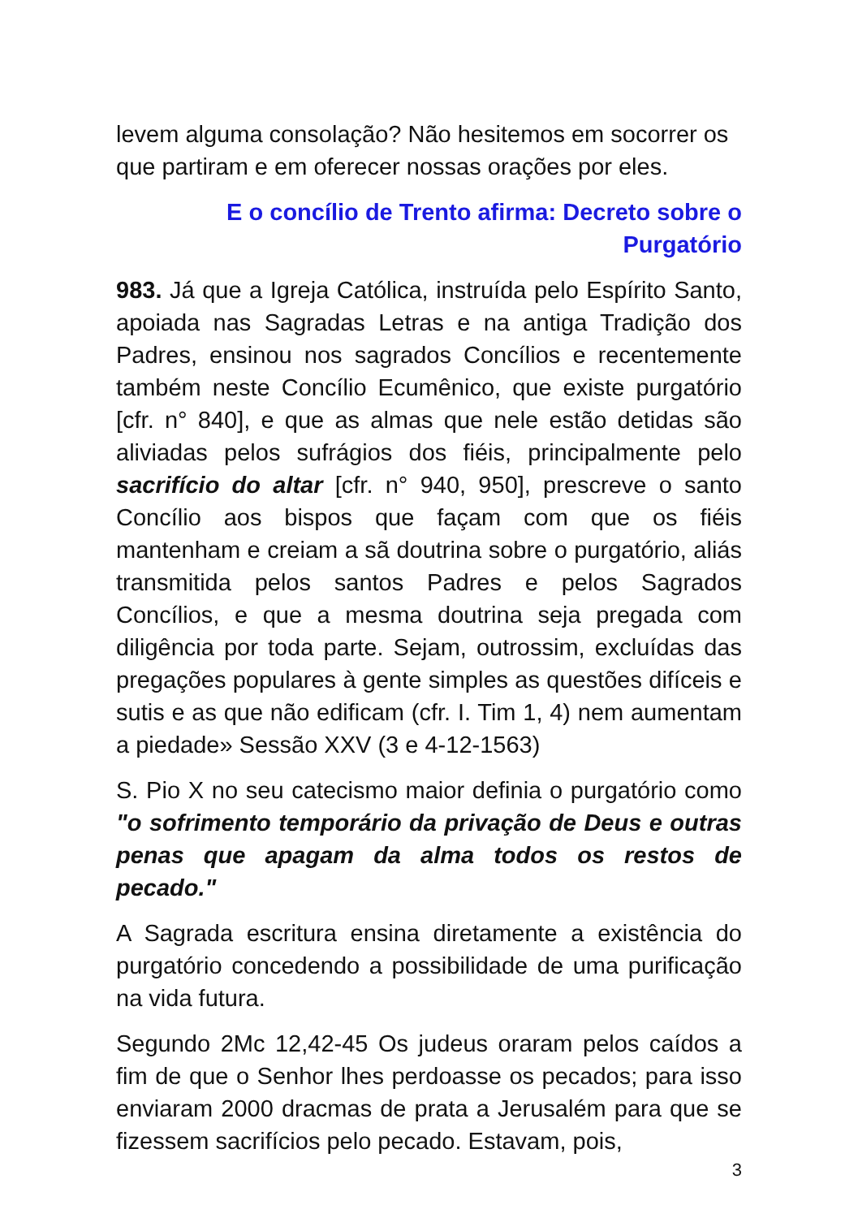levem alguma consolação? Não hesitemos em socorrer os que partiram e em oferecer nossas orações por eles.
E o concílio de Trento afirma: Decreto sobre o Purgatório
983. Já que a Igreja Católica, instruída pelo Espírito Santo, apoiada nas Sagradas Letras e na antiga Tradição dos Padres, ensinou nos sagrados Concílios e recentemente também neste Concílio Ecumênico, que existe purgatório [cfr. n° 840], e que as almas que nele estão detidas são aliviadas pelos sufrágios dos fiéis, principalmente pelo sacrifício do altar [cfr. n° 940, 950], prescreve o santo Concílio aos bispos que façam com que os fiéis mantenham e creiam a sã doutrina sobre o purgatório, aliás transmitida pelos santos Padres e pelos Sagrados Concílios, e que a mesma doutrina seja pregada com diligência por toda parte. Sejam, outrossim, excluídas das pregações populares à gente simples as questões difíceis e sutis e as que não edificam (cfr. I. Tim 1, 4) nem aumentam a piedade» Sessão XXV (3 e 4-12-1563)
S. Pio X no seu catecismo maior definia o purgatório como "o sofrimento temporário da privação de Deus e outras penas que apagam da alma todos os restos de pecado."
A Sagrada escritura ensina diretamente a existência do purgatório concedendo a possibilidade de uma purificação na vida futura.
Segundo 2Mc 12,42-45 Os judeus oraram pelos caídos a fim de que o Senhor lhes perdoasse os pecados; para isso enviaram 2000 dracmas de prata a Jerusalém para que se fizessem sacrifícios pelo pecado. Estavam, pois,
3